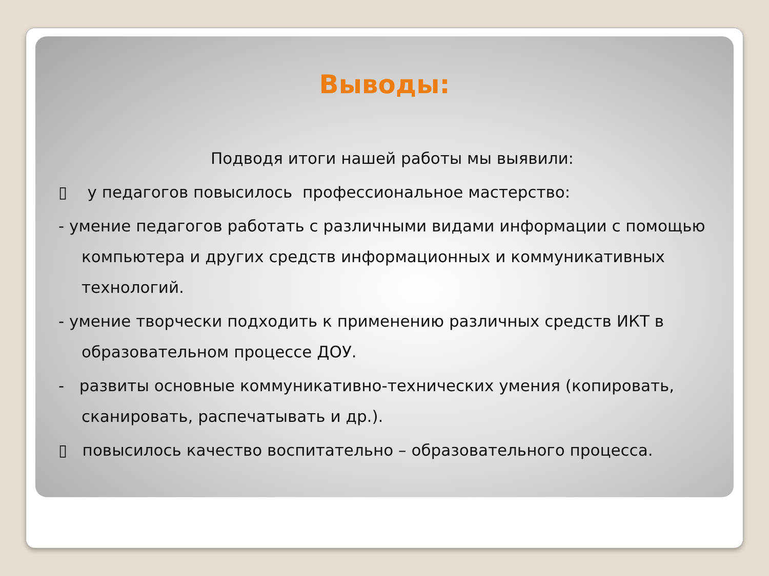Выводы:
Подводя итоги нашей работы мы выявили:
▯ у педагогов повысилось профессиональное мастерство:
- умение педагогов работать с различными видами информации с помощью компьютера и других средств информационных и коммуникативных технологий.
- умение творчески подходить к применению различных средств ИКТ в образовательном процессе ДОУ.
- развиты основные коммуникативно-технических умения (копировать, сканировать, распечатывать и др.).
▯ повысилось качество воспитательно – образовательного процесса.